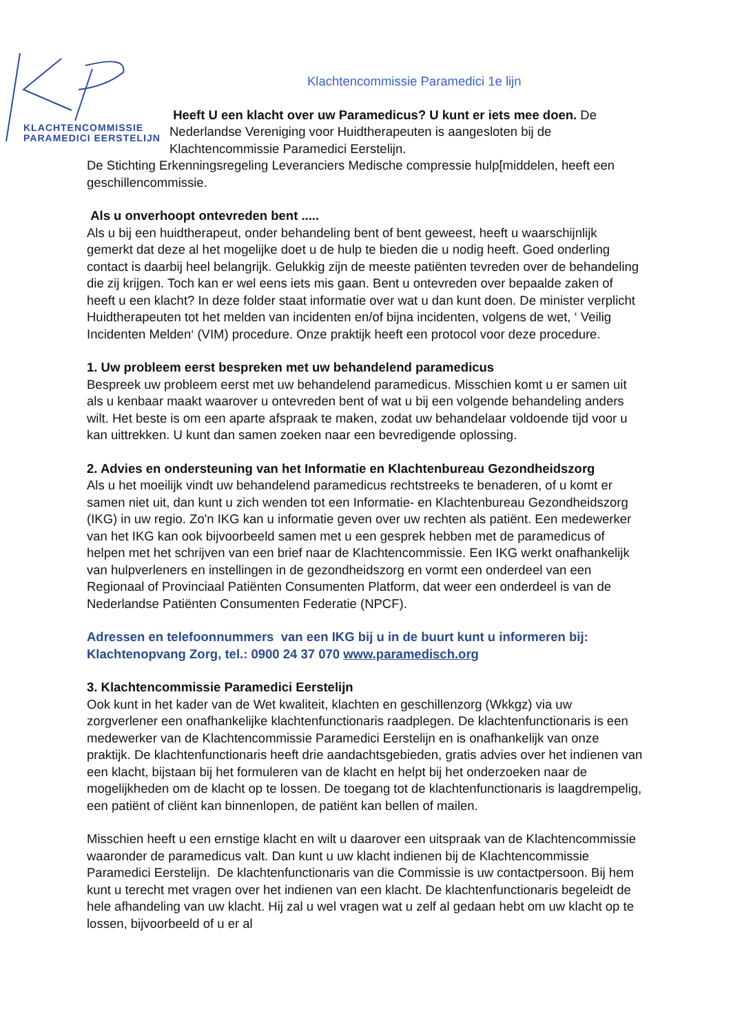KLACHTENCOMMISSIE
PARAMEDICI EERSTELIJN
Klachtencommissie Paramedici 1e lijn
Heeft U een klacht over uw Paramedicus? U kunt er iets mee doen. De Nederlandse Vereniging voor Huidtherapeuten is aangesloten bij de Klachtencommissie Paramedici Eerstelijn.
De Stichting Erkenningsregeling Leveranciers Medische compressie hulp[middelen, heeft een geschillencommissie.
Als u onverhoopt ontevreden bent .....
Als u bij een huidtherapeut, onder behandeling bent of bent geweest, heeft u waarschijnlijk gemerkt dat deze al het mogelijke doet u de hulp te bieden die u nodig heeft. Goed onderling contact is daarbij heel belangrijk. Gelukkig zijn de meeste patiënten tevreden over de behandeling die zij krijgen. Toch kan er wel eens iets mis gaan. Bent u ontevreden over bepaalde zaken of heeft u een klacht? In deze folder staat informatie over wat u dan kunt doen. De minister verplicht Huidtherapeuten tot het melden van incidenten en/of bijna incidenten, volgens de wet, ‘ Veilig Incidenten Melden‘ (VIM) procedure. Onze praktijk heeft een protocol voor deze procedure.
1. Uw probleem eerst bespreken met uw behandelend paramedicus
Bespreek uw probleem eerst met uw behandelend paramedicus. Misschien komt u er samen uit als u kenbaar maakt waarover u ontevreden bent of wat u bij een volgende behandeling anders wilt. Het beste is om een aparte afspraak te maken, zodat uw behandelaar voldoende tijd voor u kan uittrekken. U kunt dan samen zoeken naar een bevredigende oplossing.
2. Advies en ondersteuning van het Informatie en Klachtenbureau Gezondheidszorg
Als u het moeilijk vindt uw behandelend paramedicus rechtstreeks te benaderen, of u komt er samen niet uit, dan kunt u zich wenden tot een Informatie- en Klachtenbureau Gezondheidszorg (IKG) in uw regio. Zo'n IKG kan u informatie geven over uw rechten als patiënt. Een medewerker van het IKG kan ook bijvoorbeeld samen met u een gesprek hebben met de paramedicus of helpen met het schrijven van een brief naar de Klachtencommissie. Een IKG werkt onafhankelijk van hulpverleners en instellingen in de gezondheidszorg en vormt een onderdeel van een Regionaal of Provinciaal Patiënten Consumenten Platform, dat weer een onderdeel is van de Nederlandse Patiënten Consumenten Federatie (NPCF).
Adressen en telefoonnummers van een IKG bij u in de buurt kunt u informeren bij:
Klachtenopvang Zorg, tel.: 0900 24 37 070 www.paramedisch.org
3. Klachtencommissie Paramedici Eerstelijn
Ook kunt in het kader van de Wet kwaliteit, klachten en geschillenzorg (Wkkgz) via uw zorgverlener een onafhankelijke klachtenfunctionaris raadplegen. De klachtenfunctionaris is een medewerker van de Klachtencommissie Paramedici Eerstelijn en is onafhankelijk van onze praktijk. De klachtenfunctionaris heeft drie aandachtsgebieden, gratis advies over het indienen van een klacht, bijstaan bij het formuleren van de klacht en helpt bij het onderzoeken naar de mogelijkheden om de klacht op te lossen. De toegang tot de klachtenfunctionaris is laagdrempelig, een patiënt of cliënt kan binnenlopen, de patiënt kan bellen of mailen.
Misschien heeft u een ernstige klacht en wilt u daarover een uitspraak van de Klachtencommissie waaronder de paramedicus valt. Dan kunt u uw klacht indienen bij de Klachtencommissie Paramedici Eerstelijn. De klachtenfunctionaris van die Commissie is uw contactpersoon. Bij hem kunt u terecht met vragen over het indienen van een klacht. De klachtenfunctionaris begeleidt de hele afhandeling van uw klacht. Hij zal u wel vragen wat u zelf al gedaan hebt om uw klacht op te lossen, bijvoorbeeld of u er al